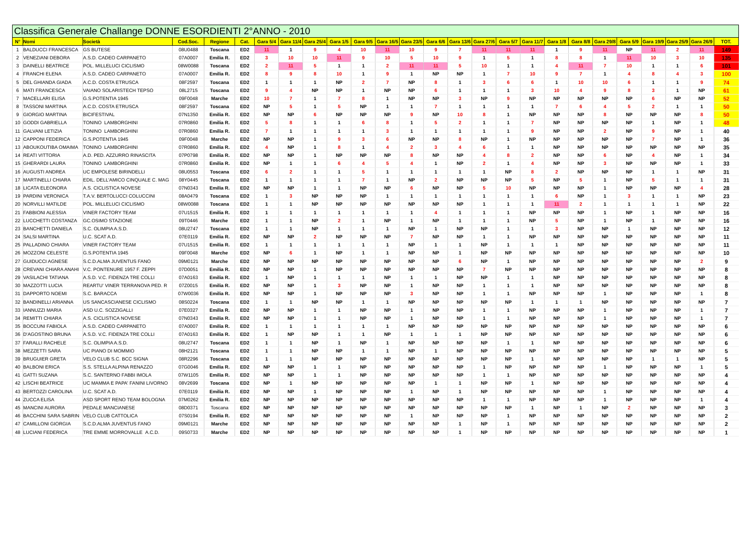| Classifica Generale Challange DONNE ESORDIENTI 2°ANNO - 2010 | | | | | | | | | | | | | | | | | | | | | | | | | |
| N° | Nomi | Società | Cod.Soc. | Regione | Cat. | Gara 5/4 | Gara 11/4 | Gara 25/4 | Gara 1/5 | Gara 9/5 | Gara 16/5 | Gara 23/5 | Gara 6/6 | Gara 13/6 | Gara 27/6 | Gara 5/7 | Gara 11/7 | Gara 1/8 | Gara 8/8 | Gara 29/8 | Gara 5/9 | Gara 19/9 | Gara 25/9 | Gara 26/9 | TOT. |
| 1 | BALDUCCI FRANCESCA | GS BUTESE | 08U0488 | Toscana | ED2 | 11 | 1 | 9 | 4 | 10 | 11 | 10 | 9 | 7 | 11 | 11 | 11 | 1 | 9 | 11 | NP | 11 | 2 | 11 | 149 |
| 2 | VENEZIANI DEBORA | A.S.D. CADEO CARPANETO | 07A0007 | Emilia R. | ED2 | 3 | 10 | 10 | 11 | 9 | 10 | 5 | 10 | 9 | 1 | 5 | 1 | 8 | 8 | 1 | 11 | 10 | 3 | 10 | 135 |
| 3 | DAINELLI BEATRICE | POL. MILLELUCI CICLISMO | 08W0088 | Toscana | ED2 | 2 | 11 | 5 | 1 | 1 | 2 | 11 | 11 | 5 | 10 | 1 | 1 | 4 | 11 | 7 | 10 | 1 | 1 | 6 | 101 |
| 4 | FRANCHI ELENA | A.S.D. CADEO CARPANETO | 07A0007 | Emilia R. | ED2 | 8 | 9 | 8 | 10 | 1 | 9 | 1 | NP | NP | 1 | 7 | 10 | 9 | 7 | 1 | 4 | 8 | 4 | 3 | 100 |
| 5 | DEL GHIANDA GIADA | A.C.D. COSTA ETRUSCA | 08F2597 | Toscana | ED2 | 1 | 1 | 1 | NP | 2 | 7 | NP | 8 | 1 | 3 | 6 | 6 | 1 | 10 | 10 | 6 | 1 | 1 | 9 | 74 |
| 6 | MATI FRANCESCA | VAIANO SOLARISTECH TEPSO | 08L2715 | Toscana | ED2 | 9 | 4 | NP | NP | 1 | NP | NP | 6 | 1 | 1 | 1 | 3 | 10 | 4 | 9 | 8 | 3 | 1 | NP | 61 |
| 7 | MACELLARI ELISA | G.S.POTENTIA 1945 | 09F0048 | Marche | ED2 | 10 | 7 | 1 | 7 | 8 | 1 | NP | NP | 3 | NP | 9 | NP | NP | NP | NP | NP | 6 | NP | NP | 52 |
| 8 | TASSONI MARTINA | A.C.D. COSTA ETRUSCA | 08F2597 | Toscana | ED2 | NP | 5 | 1 | 5 | NP | 1 | 1 | 7 | 1 | 1 | 1 | 1 | 7 | 6 | 4 | 5 | 2 | 1 | 1 | 50 |
| 9 | GIORGIO MARTINA | BICIFESTIVAL | 07N1350 | Emilia R. | ED2 | NP | NP | 6 | NP | NP | NP | 9 | NP | 10 | 8 | 1 | NP | NP | NP | 8 | NP | NP | NP | 8 | 50 |
| 10 | GODDI GABRIELLA | TONINO LAMBORGHINI | 07R0860 | Emilia R. | ED2 | 5 | 8 | 1 | 1 | 6 | 8 | 1 | 5 | 2 | 1 | 1 | 7 | NP | NP | NP | NP | 1 | NP | 1 | 48 |
| 11 | GALVANI LETIZIA | TONINO LAMBORGHINI | 07R0860 | Emilia R. | ED2 | 7 | 1 | 1 | 1 | 1 | 3 | 1 | 1 | 1 | 1 | 1 | 9 | NP | NP | 2 | NP | 9 | NP | 1 | 40 |
| 12 | CAPPONI FEDERICA | G.S.POTENTIA 1945 | 09F0048 | Marche | ED2 | NP | NP | 1 | 9 | 3 | 6 | NP | NP | 8 | NP | 1 | NP | NP | NP | NP | NP | 7 | NP | 1 | 36 |
| 13 | ABOUKOUTIBA OMAIMA | TONINO LAMBORGHINI | 07R0860 | Emilia R. | ED2 | 4 | NP | 1 | 8 | 1 | 4 | 2 | 3 | 4 | 6 | 1 | 1 | NP | NP | NP | NP | NP | NP | NP | 35 |
| 14 | REATI VITTORIA | A.D. PED. AZZURRO RINASCITA | 07P0798 | Emilia R. | ED2 | NP | NP | 1 | NP | NP | NP | 8 | NP | NP | 4 | 8 | 2 | NP | NP | 6 | NP | 4 | NP | 1 | 34 |
| 15 | GHERARDI LAURA | TONINO LAMBORGHINI | 07R0860 | Emilia R. | ED2 | NP | 1 | 1 | 6 | 4 | 5 | 4 | 1 | NP | 2 | 1 | 4 | NP | NP | 3 | NP | NP | NP | 1 | 33 |
| 16 | AUGUSTI ANDREA | UC EMPOLESE BIRINDELLI | 08U0553 | Toscana | ED2 | 6 | 2 | 1 | 1 | 5 | 1 | 1 | 1 | 1 | 1 | NP | 8 | 2 | NP | NP | NP | 1 | 1 | NP | 31 |
| 17 | MARTINELLI CHIARA | EDIL. DELL'AMICO CINQUALE C. MAG | 08Y0445 | Toscana | ED2 | 1 | 1 | 1 | 1 | 7 | 1 | NP | 2 | NP | NP | NP | 5 | NP | 5 | 1 | NP | 5 | 1 | 1 | 31 |
| 18 | LICATA ELEONORA | A.S. CICLISTICA NOVESE | 07N0343 | Emilia R. | ED2 | NP | NP | 1 | 1 | NP | NP | 6 | NP | NP | 5 | 10 | NP | NP | NP | 1 | NP | NP | NP | 4 | 28 |
| 19 | PARDINI VERONICA | T.A.V. BERTOLUCCI COLUCCINI | 08A0479 | Toscana | ED2 | 1 | 3 | NP | NP | NP | 1 | 1 | 1 | 1 | 1 | 1 | 1 | 6 | NP | 1 | 3 | 1 | 1 | NP | 23 |
| 20 | NORVILLI MATILDE | POL. MILLELUCI CICLISMO | 08W0088 | Toscana | ED2 | 1 | 1 | NP | NP | NP | NP | NP | NP | NP | 1 | 1 | 1 | 11 | 2 | 1 | 1 | 1 | 1 | NP | 22 |
| 21 | FABBIONI ALESSIA | VINER FACTORY TEAM | 07U1515 | Emilia R. | ED2 | 1 | 1 | 1 | 1 | 1 | 1 | 1 | 4 | 1 | 1 | 1 | NP | NP | NP | 1 | NP | 1 | NP | NP | 16 |
| 22 | LUCCHETTI COSTANZA | GC.OSIMO STAZIONE | 09T0446 | Marche | ED2 | 1 | 1 | NP | 2 | 1 | NP | 1 | NP | 1 | 1 | 1 | NP | 5 | NP | 1 | NP | 1 | NP | NP | 16 |
| 23 | BANCHETTI DANIELA | S.C. OLIMPIA A.S.D. | 08U2747 | Toscana | ED2 | 1 | 1 | NP | 1 | 1 | 1 | NP | 1 | NP | NP | 1 | 1 | 3 | NP | NP | 1 | NP | NP | NP | 12 |
| 24 | SALSI MARTINA | U.C. SCAT A.D. | 07E0119 | Emilia R. | ED2 | NP | NP | 2 | NP | NP | NP | 7 | NP | NP | 1 | 1 | NP | NP | NP | NP | NP | NP | NP | NP | 11 |
| 25 | PALLADINO CHIARA | VINER FACTORY TEAM | 07U1515 | Emilia R. | ED2 | 1 | 1 | 1 | 1 | 1 | 1 | NP | 1 | 1 | NP | 1 | 1 | 1 | NP | NP | NP | NP | NP | NP | 11 |
| 26 | MOZZONI CELESTE | G.S.POTENTIA 1945 | 09F0048 | Marche | ED2 | NP | 6 | 1 | NP | 1 | 1 | NP | NP | 1 | NP | NP | NP | NP | NP | NP | NP | NP | NP | NP | 10 |
| 27 | GUIDUCCI AGNESE | S.C.D.ALMA JUVENTUS FANO | 09M0121 | Marche | ED2 | NP | NP | NP | NP | NP | NP | NP | NP | 6 | NP | 1 | NP | NP | NP | NP | NP | NP | NP | 2 | 9 |
| 28 | CREVANI CHIARA ANAHI | V.C. PONTENURE 1957 F. ZEPPI | 07D0051 | Emilia R. | ED2 | NP | NP | 1 | NP | NP | NP | NP | NP | NP | 7 | NP | NP | NP | NP | NP | NP | NP | NP | NP | 8 |
| 29 | VASILACHI TATIANA | A.S.D. V.C. FIDENZA TRE COLLI | 07A0163 | Emilia R. | ED2 | 1 | NP | 1 | 1 | 1 | NP | 1 | 1 | NP | NP | 1 | 1 | NP | NP | NP | NP | NP | NP | NP | 8 |
| 30 | MAZZOTTI LUCIA | REARTU' VINER TERRANOVA PED. R | 07Z0015 | Emilia R. | ED2 | NP | NP | 1 | 3 | NP | NP | 1 | NP | NP | 1 | 1 | 1 | NP | NP | NP | NP | NP | NP | NP | 8 |
| 31 | DAPPORTO NOEMI | S.C. BARACCA | 07W0036 | Emilia R. | ED2 | NP | NP | 1 | NP | NP | NP | 3 | NP | NP | 1 | 1 | NP | NP | NP | 1 | NP | NP | NP | 1 | 8 |
| 32 | BANDINELLI ARIANNA | US SANCASCIANESE CICLISMO | 08S0224 | Toscana | ED2 | 1 | 1 | NP | NP | 1 | 1 | NP | NP | NP | NP | NP | 1 | 1 | 1 | NP | NP | NP | NP | NP | 7 |
| 33 | IANNUZZI MARIA | ASD U.C. SOZZIGALLI | 07E0327 | Emilia R. | ED2 | NP | NP | 1 | 1 | NP | NP | 1 | NP | NP | 1 | 1 | NP | NP | NP | 1 | NP | NP | NP | 1 | 7 |
| 34 | REMITTI CHIARA | A.S. CICLISTICA NOVESE | 07N0343 | Emilia R. | ED2 | NP | NP | 1 | 1 | NP | NP | 1 | NP | NP | 1 | 1 | NP | NP | NP | 1 | NP | NP | NP | 1 | 7 |
| 35 | BOCCUNI FABIOLA | A.S.D. CADEO CARPANETO | 07A0007 | Emilia R. | ED2 | 1 | 1 | 1 | 1 | 1 | 1 | NP | NP | NP | NP | NP | NP | NP | NP | NP | NP | NP | NP | NP | 6 |
| 36 | D'AGOSTINO BRUNA | A.S.D. V.C. FIDENZA TRE COLLI | 07A0163 | Emilia R. | ED2 | 1 | NP | NP | 1 | 1 | NP | 1 | 1 | 1 | NP | NP | NP | NP | NP | NP | NP | NP | NP | NP | 6 |
| 37 | FARALLI RACHELE | S.C. OLIMPIA A.S.D. | 08U2747 | Toscana | ED2 | 1 | 1 | NP | 1 | NP | 1 | NP | NP | NP | NP | 1 | 1 | NP | NP | NP | NP | NP | NP | NP | 6 |
| 38 | MEZZETTI SARA | UC PIANO DI MOMMIO | 08H2121 | Toscana | ED2 | 1 | 1 | NP | NP | 1 | 1 | NP | 1 | NP | NP | NP | NP | NP | NP | NP | NP | NP | NP | NP | 5 |
| 39 | BRUGUIER GRETA | VELO CLUB S.C. BCC SIGNA | 08R2296 | Toscana | ED2 | 1 | 1 | NP | NP | NP | NP | NP | NP | NP | NP | NP | 1 | NP | NP | NP | NP | 1 | 1 | NP | 5 |
| 40 | BALBONI ERICA | S.S. STELLA ALPINA RENAZZO | 07G0046 | Emilia R. | ED2 | NP | NP | 1 | 1 | NP | NP | NP | NP | NP | 1 | NP | NP | NP | NP | 1 | NP | NP | NP | 1 | 5 |
| 41 | GATTI SUZANA | S.C. SANTERNO FABBI IMOLA | 07W1105 | Emilia R. | ED2 | NP | NP | 1 | 1 | NP | NP | NP | NP | NP | 1 | 1 | NP | NP | NP | NP | NP | NP | NP | NP | 4 |
| 42 | LISCHI BEATRICE | UC MAMMA E PAPA' FANINI LIVORNO | 08V2699 | Toscana | ED2 | NP | 1 | NP | NP | NP | NP | NP | 1 | 1 | NP | NP | 1 | NP | NP | NP | NP | NP | NP | NP | 4 |
| 43 | BERTOZZI CAROLINA | U.C. SCAT A.D. | 07E0119 | Emilia R. | ED2 | NP | NP | 1 | NP | NP | NP | 1 | NP | 1 | NP | NP | NP | NP | NP | 1 | NP | NP | NP | NP | 4 |
| 44 | ZUCCA ELISA | ASD SPORT RENO TEAM BOLOGNA | 07M0262 | Emilia R. | ED2 | NP | NP | NP | NP | NP | NP | NP | NP | NP | 1 | 1 | NP | NP | NP | 1 | NP | NP | NP | 1 | 4 |
| 45 | MANCINI AURORA | PEDALE MANCIANESE | 08D0371 | Toscana | ED2 | NP | NP | NP | NP | NP | NP | NP | NP | NP | NP | NP | 1 | NP | 1 | NP | 2 | NP | NP | NP | 3 |
| 46 | BACCHINI SARA SABRIN | VELO CLUB CATTOLICA | 07S0194 | Emilia R. | ED2 | NP | NP | NP | NP | NP | NP | 1 | NP | NP | NP | 1 | NP | NP | NP | NP | NP | NP | NP | NP | 2 |
| 47 | CAMILLONI GIORGIA | S.C.D.ALMA JUVENTUS FANO | 09M0121 | Marche | ED2 | NP | NP | NP | NP | NP | NP | NP | NP | 1 | NP | 1 | NP | NP | NP | NP | NP | NP | NP | NP | 2 |
| 48 | LUCIANI FEDERICA | TRE EMME MORROVALLE A.C.D. | 09S0733 | Marche | ED2 | NP | NP | NP | NP | NP | NP | NP | NP | 1 | NP | NP | NP | NP | NP | NP | NP | NP | NP | NP | 1 |